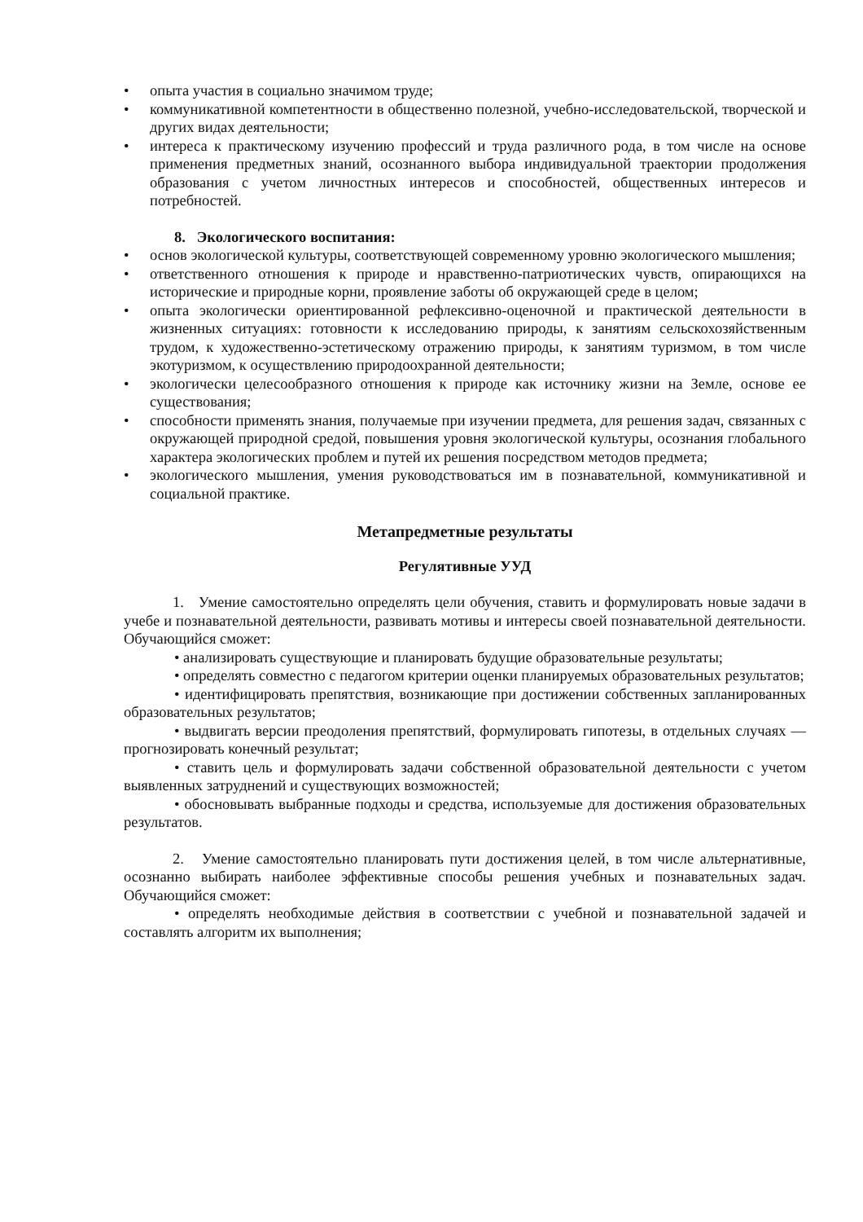• опыта участия в социально значимом труде;
• коммуникативной компетентности в общественно полезной, учебно-исследовательской, творческой и других видах деятельности;
• интереса к практическому изучению профессий и труда различного рода, в том числе на основе применения предметных знаний, осознанного выбора индивидуальной траектории продолжения образования с учетом личностных интересов и способностей, общественных интересов и потребностей.
8. Экологического воспитания:
• основ экологической культуры, соответствующей современному уровню экологического мышления;
• ответственного отношения к природе и нравственно-патриотических чувств, опирающихся на исторические и природные корни, проявление заботы об окружающей среде в целом;
• опыта экологически ориентированной рефлексивно-оценочной и практической деятельности в жизненных ситуациях: готовности к исследованию природы, к занятиям сельскохозяйственным трудом, к художественно-эстетическому отражению природы, к занятиям туризмом, в том числе экотуризмом, к осуществлению природоохранной деятельности;
• экологически целесообразного отношения к природе как источнику жизни на Земле, основе ее существования;
• способности применять знания, получаемые при изучении предмета, для решения задач, связанных с окружающей природной средой, повышения уровня экологической культуры, осознания глобального характера экологических проблем и путей их решения посредством методов предмета;
• экологического мышления, умения руководствоваться им в познавательной, коммуникативной и социальной практике.
Метапредметные результаты
Регулятивные УУД
1. Умение самостоятельно определять цели обучения, ставить и формулировать новые задачи в учебе и познавательной деятельности, развивать мотивы и интересы своей познавательной деятельности. Обучающийся сможет:
• анализировать существующие и планировать будущие образовательные результаты;
• определять совместно с педагогом критерии оценки планируемых образовательных результатов;
• идентифицировать препятствия, возникающие при достижении собственных запланированных образовательных результатов;
• выдвигать версии преодоления препятствий, формулировать гипотезы, в отдельных случаях — прогнозировать конечный результат;
• ставить цель и формулировать задачи собственной образовательной деятельности с учетом выявленных затруднений и существующих возможностей;
• обосновывать выбранные подходы и средства, используемые для достижения образовательных результатов.
2. Умение самостоятельно планировать пути достижения целей, в том числе альтернативные, осознанно выбирать наиболее эффективные способы решения учебных и познавательных задач. Обучающийся сможет:
• определять необходимые действия в соответствии с учебной и познавательной задачей и составлять алгоритм их выполнения;